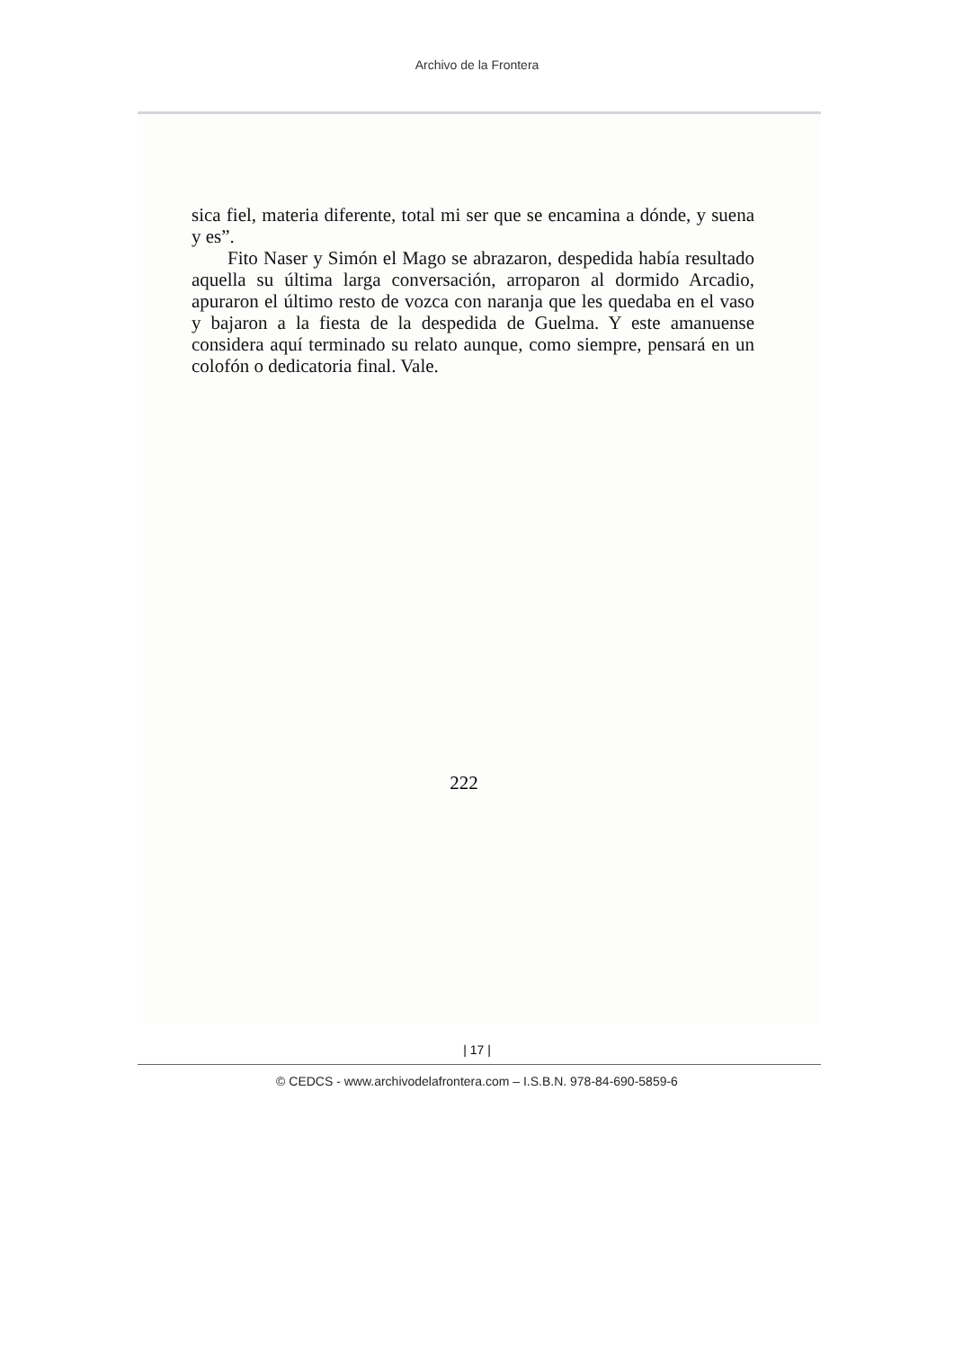Archivo de la Frontera
sica fiel, materia diferente, total mi ser que se encamina a dónde, y suena y es”.
Fito Naser y Simón el Mago se abrazaron, despedida había resultado aquella su última larga conversación, arroparon al dormido Arcadio, apuraron el último resto de vozca con naranja que les quedaba en el vaso y bajaron a la fiesta de la despedida de Guelma. Y este amanuense considera aquí terminado su relato aunque, como siempre, pensará en un colofón o dedicatoria final. Vale.
222
| 17 |
© CEDCS - www.archivodelafrontera.com – I.S.B.N. 978-84-690-5859-6